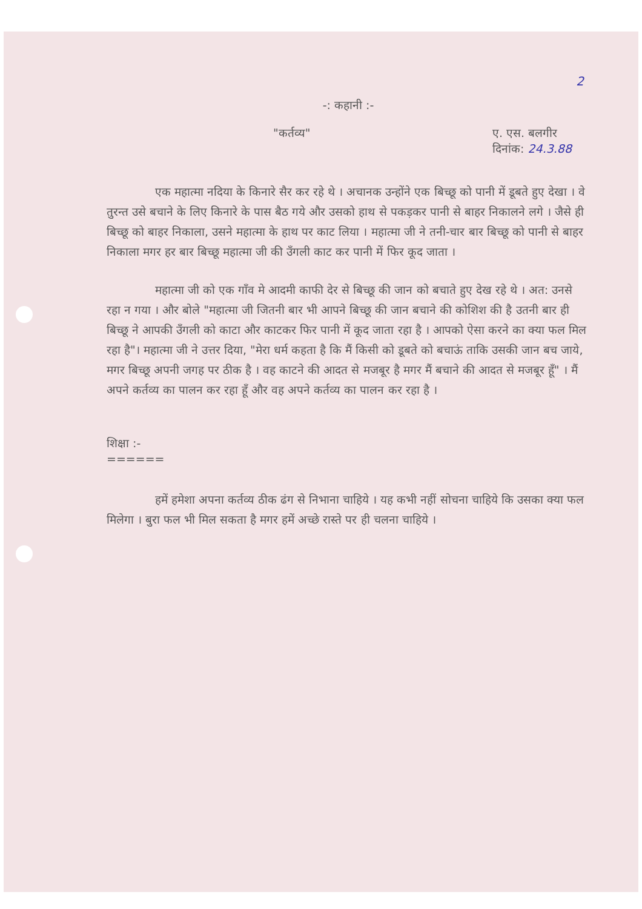2
-: कहानी :-
"कर्तव्य" ए. एस. बलगीर
दिनांक: 24.3.88
एक महात्मा नदिया के किनारे सैर कर रहे थे । अचानक उन्होंने एक बिच्छू को पानी में डूबते हुए देखा । वे तुरन्त उसे बचाने के लिए किनारे के पास बैठ गये और उसको हाथ से पकड़कर पानी से बाहर निकालने लगे । जैसे ही बिच्छू को बाहर निकाला, उसने महात्मा के हाथ पर काट लिया । महात्मा जी ने तनी-चार बार बिच्छू को पानी से बाहर निकाला मगर हर बार बिच्छू महात्मा जी की उँगली काट कर पानी में फिर कूद जाता ।
महात्मा जी को एक गाँव मे आदमी काफी देर से बिच्छू की जान को बचाते हुए देख रहे थे । अत: उनसे रहा न गया । और बोले "महात्मा जी जितनी बार भी आपने बिच्छू की जान बचाने की कोशिश की है उतनी बार ही बिच्छू ने आपकी उँगली को काटा और काटकर फिर पानी में कूद जाता रहा है । आपको ऐसा करने का क्या फल मिल रहा है"। महात्मा जी ने उत्तर दिया, "मेरा धर्म कहता है कि मैं किसी को डूबते को बचाऊं ताकि उसकी जान बच जाये, मगर बिच्छू अपनी जगह पर ठीक है । वह काटने की आदत से मजबूर है मगर मैं बचाने की आदत से मजबूर हूँ" । मैं अपने कर्तव्य का पालन कर रहा हूँ और वह अपने कर्तव्य का पालन कर रहा है ।
शिक्षा :-
======
हमें हमेशा अपना कर्तव्य ठीक ढंग से निभाना चाहिये । यह कभी नहीं सोचना चाहिये कि उसका क्या फल मिलेगा । बुरा फल भी मिल सकता है मगर हमें अच्छे रास्ते पर ही चलना चाहिये ।